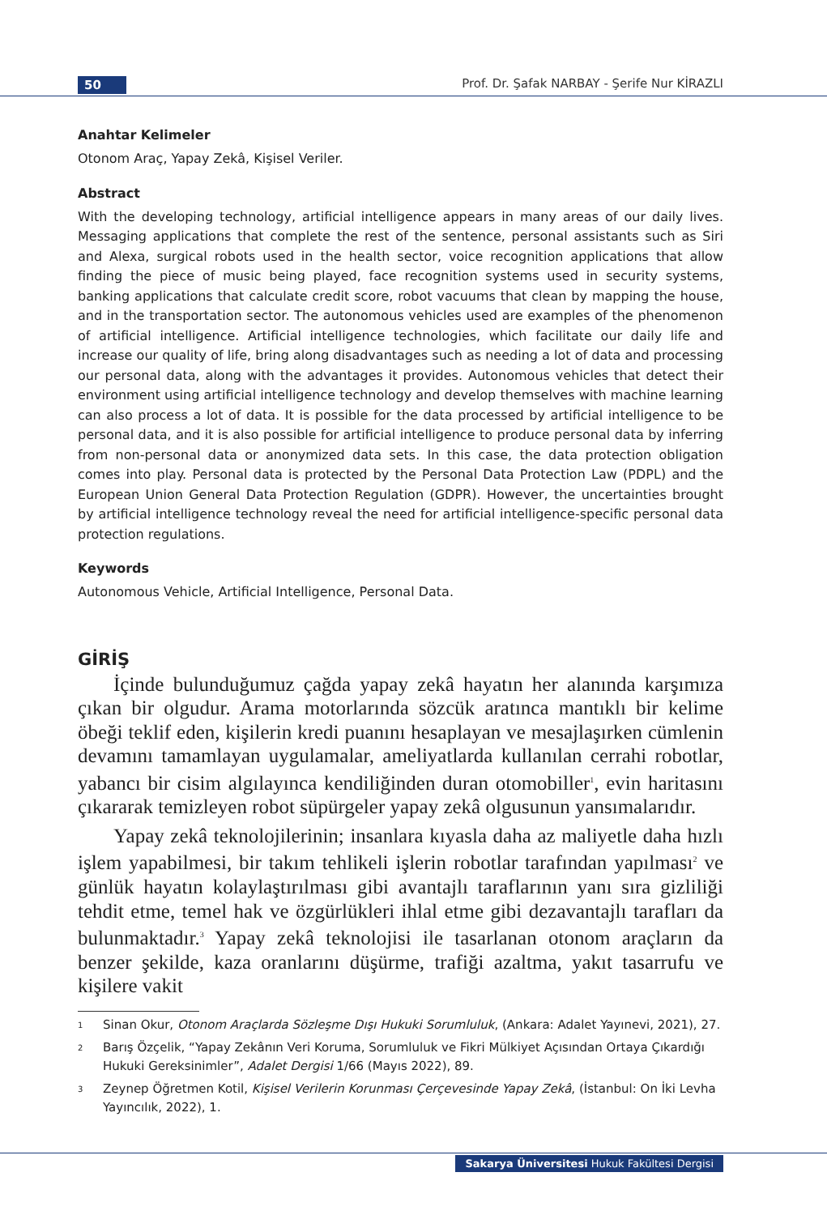50
Prof. Dr. Şafak NARBAY - Şerife Nur KİRAZLI
Anahtar Kelimeler
Otonom Araç, Yapay Zekâ, Kişisel Veriler.
Abstract
With the developing technology, artificial intelligence appears in many areas of our daily lives. Messaging applications that complete the rest of the sentence, personal assistants such as Siri and Alexa, surgical robots used in the health sector, voice recognition applications that allow finding the piece of music being played, face recognition systems used in security systems, banking applications that calculate credit score, robot vacuums that clean by mapping the house, and in the transportation sector. The autonomous vehicles used are examples of the phenomenon of artificial intelligence. Artificial intelligence technologies, which facilitate our daily life and increase our quality of life, bring along disadvantages such as needing a lot of data and processing our personal data, along with the advantages it provides. Autonomous vehicles that detect their environment using artificial intelligence technology and develop themselves with machine learning can also process a lot of data. It is possible for the data processed by artificial intelligence to be personal data, and it is also possible for artificial intelligence to produce personal data by inferring from non-personal data or anonymized data sets. In this case, the data protection obligation comes into play. Personal data is protected by the Personal Data Protection Law (PDPL) and the European Union General Data Protection Regulation (GDPR). However, the uncertainties brought by artificial intelligence technology reveal the need for artificial intelligence-specific personal data protection regulations.
Keywords
Autonomous Vehicle, Artificial Intelligence, Personal Data.
GİRİŞ
İçinde bulunduğumuz çağda yapay zekâ hayatın her alanında karşımıza çıkan bir olgudur. Arama motorlarında sözcük aratınca mantıklı bir kelime öbeği teklif eden, kişilerin kredi puanını hesaplayan ve mesajlaşırken cümlenin devamını tamamlayan uygulamalar, ameliyatlarda kullanılan cerrahi robotlar, yabancı bir cisim algılayınca kendiliğinden duran otomobiller<sup>1</sup>, evin haritasını çıkararak temizleyen robot süpürgeler yapay zekâ olgusunun yansımalarıdır.
Yapay zekâ teknolojilerinin; insanlara kıyasla daha az maliyetle daha hızlı işlem yapabilmesi, bir takım tehlikeli işlerin robotlar tarafından yapılması<sup>2</sup> ve günlük hayatın kolaylaştırılması gibi avantajlı taraflarının yanı sıra gizliliği tehdit etme, temel hak ve özgürlükleri ihlal etme gibi dezavantajlı tarafları da bulunmaktadır.<sup>3</sup> Yapay zekâ teknolojisi ile tasarlanan otonom araçların da benzer şekilde, kaza oranlarını düşürme, trafiği azaltma, yakıt tasarrufu ve kişilere vakit
<sup>1</sup>
Sinan Okur, Otonom Araçlarda Sözleşme Dışı Hukuki Sorumluluk, (Ankara: Adalet Yayınevi, 2021), 27.
<sup>2</sup>
Barış Özçelik, “Yapay Zekânın Veri Koruma, Sorumluluk ve Fikri Mülkiyet Açısından Ortaya Çıkardığı Hukuki Gereksinimler”, Adalet Dergisi 1/66 (Mayıs 2022), 89.
<sup>3</sup>
Zeynep Öğretmen Kotil, Kişisel Verilerin Korunması Çerçevesinde Yapay Zekâ, (İstanbul: On İki Levha Yayıncılık, 2022), 1.
Sakarya Üniversitesi Hukuk Fakültesi Dergisi